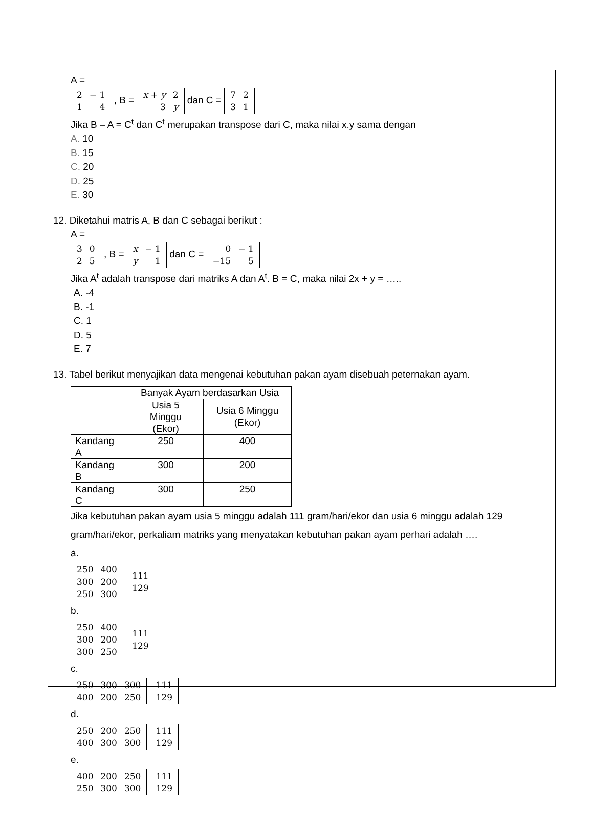A =
| 2 | − 1 |
| 1 | 4 |
, B =
| x + y | 2 |
| 3 | y |
dan C =
| 7 | 2 |
| 3 | 1 |
Jika B – A = C<sup>t</sup> dan C<sup>t</sup> merupakan transpose dari C, maka nilai x.y sama dengan
A. 10
B. 15
C. 20
D. 25
E. 30
12. Diketahui matris A, B dan C sebagai berikut :
A =
| 3 | 0 |
| 2 | 5 |
, B =
| x | − 1 |
| y | 1 |
dan C =
| 0 | − 1 |
| −15 | 5 |
Jika A<sup>t</sup> adalah transpose dari matriks A dan A<sup>t</sup>. B = C, maka nilai 2x + y = …..
A. -4
B. -1
C. 1
D. 5
E. 7
13. Tabel berikut menyajikan data mengenai kebutuhan pakan ayam disebuah peternakan ayam.
| | Banyak Ayam berdasarkan Usia | |
| --- | --- | --- |
| | Usia 5 Minggu (Ekor) | Usia 6 Minggu (Ekor) |
| Kandang A | 250 | 400 |
| Kandang B | 300 | 200 |
| Kandang C | 300 | 250 |
Jika kebutuhan pakan ayam usia 5 minggu adalah 111 gram/hari/ekor dan usia 6 minggu adalah 129 gram/hari/ekor, perkaliam matriks yang menyatakan kebutuhan pakan ayam perhari adalah ….
a.
| 250 | 400 |
| 300 | 200 |
| 250 | 300 |
| 111 |
| 129 |
b.
| 250 | 400 |
| 300 | 200 |
| 300 | 250 |
| 111 |
| 129 |
c.
| 250 | 300 | 300 |
| 400 | 200 | 250 |
| 111 |
| 129 |
d.
| 250 | 200 | 250 |
| 400 | 300 | 300 |
| 111 |
| 129 |
e.
| 400 | 200 | 250 |
| 250 | 300 | 300 |
| 111 |
| 129 |